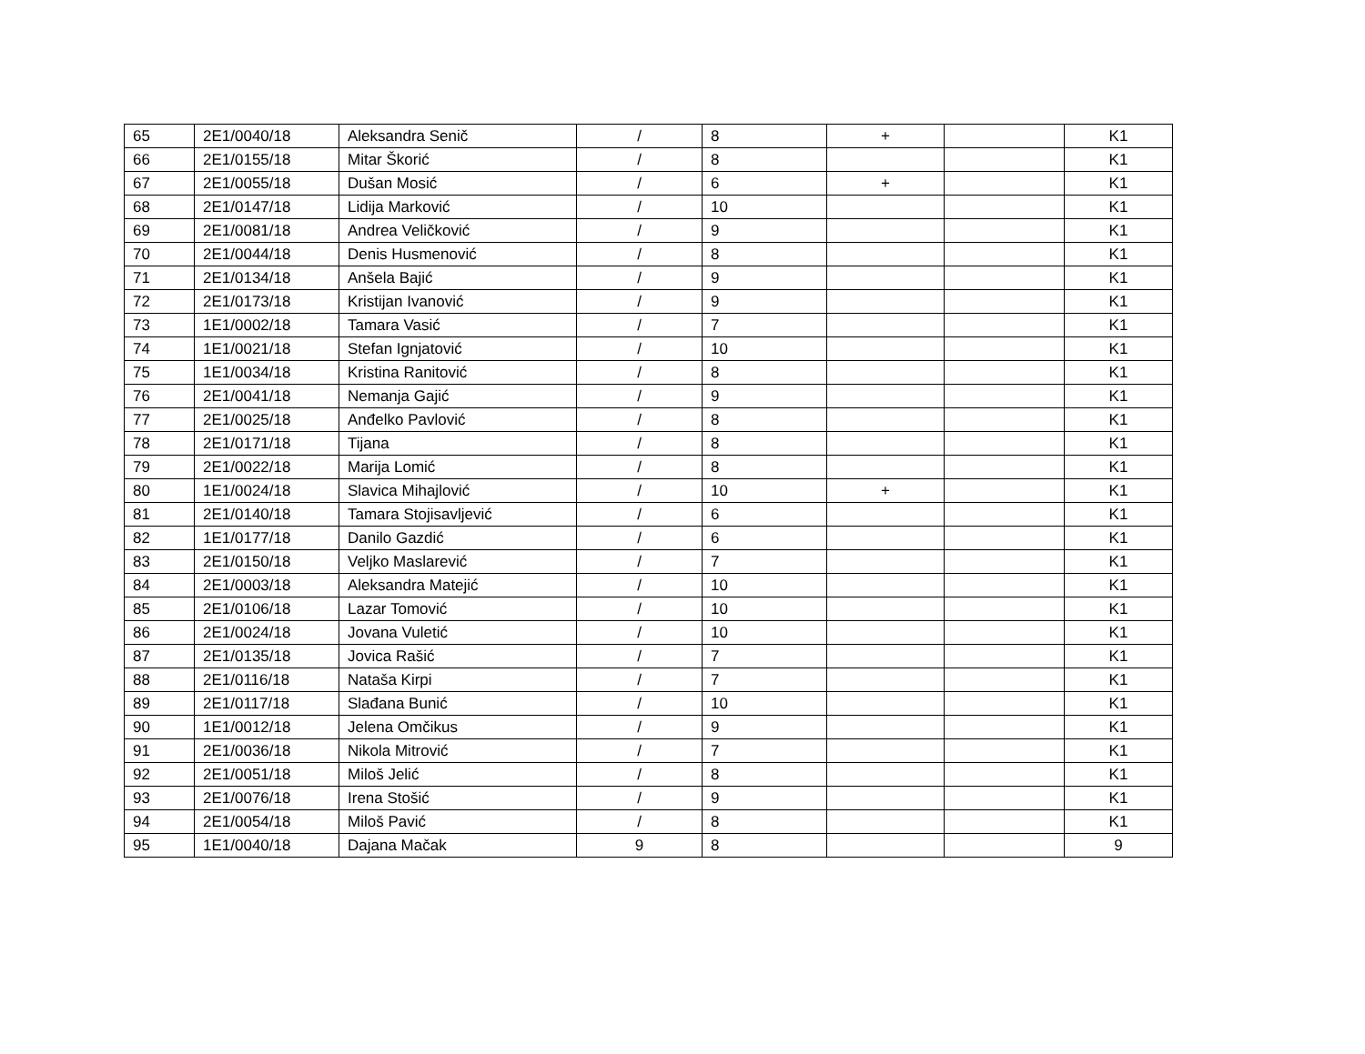| 65 | 2E1/0040/18 | Aleksandra Senič | / | 8 | + | | K1 |
| 66 | 2E1/0155/18 | Mitar Škorić | / | 8 | | | K1 |
| 67 | 2E1/0055/18 | Dušan Mosić | / | 6 | + | | K1 |
| 68 | 2E1/0147/18 | Lidija Marković | / | 10 | | | K1 |
| 69 | 2E1/0081/18 | Andrea Veličković | / | 9 | | | K1 |
| 70 | 2E1/0044/18 | Denis Husmenović | / | 8 | | | K1 |
| 71 | 2E1/0134/18 | Anšela Bajić | / | 9 | | | K1 |
| 72 | 2E1/0173/18 | Kristijan Ivanović | / | 9 | | | K1 |
| 73 | 1E1/0002/18 | Tamara Vasić | / | 7 | | | K1 |
| 74 | 1E1/0021/18 | Stefan Ignjatović | / | 10 | | | K1 |
| 75 | 1E1/0034/18 | Kristina Ranitović | / | 8 | | | K1 |
| 76 | 2E1/0041/18 | Nemanja Gajić | / | 9 | | | K1 |
| 77 | 2E1/0025/18 | Anđelko Pavlović | / | 8 | | | K1 |
| 78 | 2E1/0171/18 | Tijana | / | 8 | | | K1 |
| 79 | 2E1/0022/18 | Marija Lomić | / | 8 | | | K1 |
| 80 | 1E1/0024/18 | Slavica Mihajlović | / | 10 | + | | K1 |
| 81 | 2E1/0140/18 | Tamara Stojisavljević | / | 6 | | | K1 |
| 82 | 1E1/0177/18 | Danilo Gazdić | / | 6 | | | K1 |
| 83 | 2E1/0150/18 | Veljko Maslarević | / | 7 | | | K1 |
| 84 | 2E1/0003/18 | Aleksandra Matejić | / | 10 | | | K1 |
| 85 | 2E1/0106/18 | Lazar Tomović | / | 10 | | | K1 |
| 86 | 2E1/0024/18 | Jovana Vuletić | / | 10 | | | K1 |
| 87 | 2E1/0135/18 | Jovica Rašić | / | 7 | | | K1 |
| 88 | 2E1/0116/18 | Nataša Kirpi | / | 7 | | | K1 |
| 89 | 2E1/0117/18 | Slađana Bunić | / | 10 | | | K1 |
| 90 | 1E1/0012/18 | Jelena Omčikus | / | 9 | | | K1 |
| 91 | 2E1/0036/18 | Nikola Mitrović | / | 7 | | | K1 |
| 92 | 2E1/0051/18 | Miloš Jelić | / | 8 | | | K1 |
| 93 | 2E1/0076/18 | Irena Stošić | / | 9 | | | K1 |
| 94 | 2E1/0054/18 | Miloš Pavić | / | 8 | | | K1 |
| 95 | 1E1/0040/18 | Dajana Mačak | 9 | 8 | | | 9 |